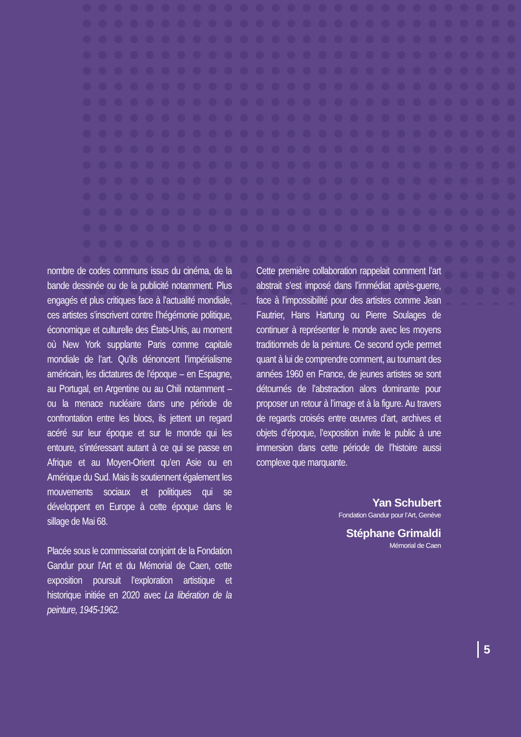nombre de codes communs issus du cinéma, de la bande dessinée ou de la publicité notamment. Plus engagés et plus critiques face à l’actualité mondiale, ces artistes s’inscrivent contre l’hégémonie politique, économique et culturelle des États-Unis, au moment où New York supplante Paris comme capitale mondiale de l’art. Qu’ils dénoncent l’impérialisme américain, les dictatures de l’époque – en Espagne, au Portugal, en Argentine ou au Chili notamment – ou la menace nucléaire dans une période de confrontation entre les blocs, ils jettent un regard acéré sur leur époque et sur le monde qui les entoure, s’intéressant autant à ce qui se passe en Afrique et au Moyen-Orient qu’en Asie ou en Amérique du Sud. Mais ils soutiennent également les mouvements sociaux et politiques qui se développent en Europe à cette époque dans le sillage de Mai 68.
Placée sous le commissariat conjoint de la Fondation Gandur pour l’Art et du Mémorial de Caen, cette exposition poursuit l’exploration artistique et historique initiée en 2020 avec La libération de la peinture, 1945-1962.
Cette première collaboration rappelait comment l’art abstrait s’est imposé dans l’immédiat après-guerre, face à l’impossibilité pour des artistes comme Jean Fautrier, Hans Hartung ou Pierre Soulages de continuer à représenter le monde avec les moyens traditionnels de la peinture. Ce second cycle permet quant à lui de comprendre comment, au tournant des années 1960 en France, de jeunes artistes se sont détournés de l’abstraction alors dominante pour proposer un retour à l’image et à la figure. Au travers de regards croisés entre œuvres d’art, archives et objets d’époque, l’exposition invite le public à une immersion dans cette période de l’histoire aussi complexe que marquante.
Yan Schubert
Fondation Gandur pour l’Art, Genève
Stéphane Grimaldi
Mémorial de Caen
5